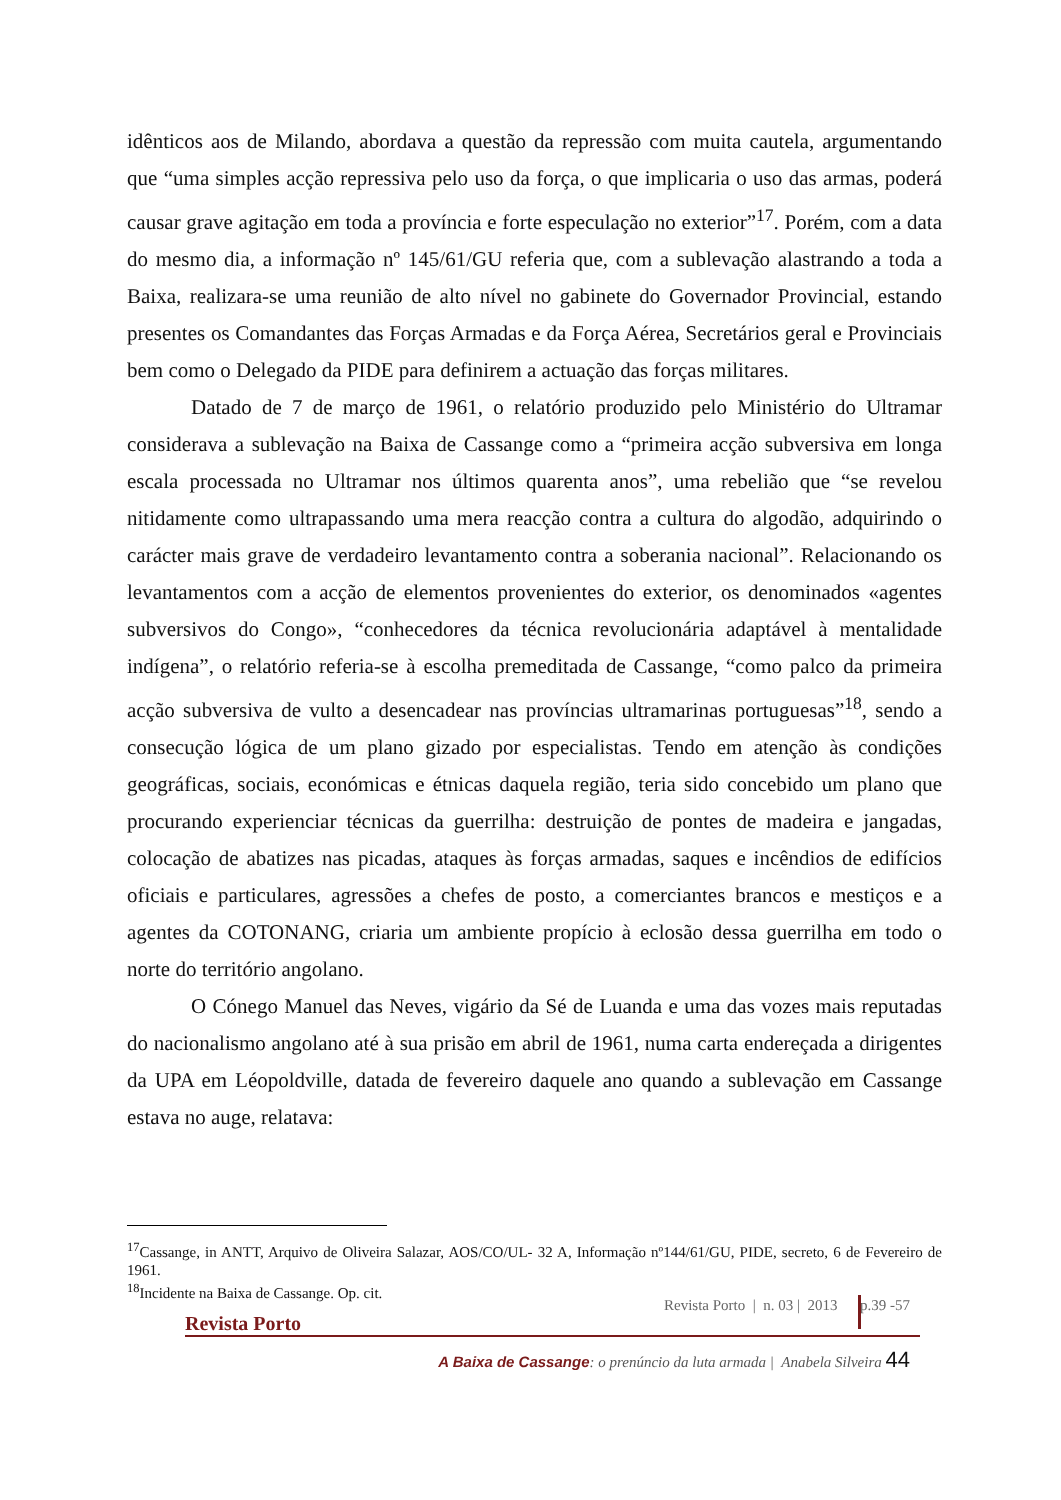idênticos aos de Milando, abordava a questão da repressão com muita cautela, argumentando que “uma simples acção repressiva pelo uso da força, o que implicaria o uso das armas, poderá causar grave agitação em toda a província e forte especulação no exterior”<sup>17</sup>. Porém, com a data do mesmo dia, a informação nº 145/61/GU referia que, com a sublevação alastrando a toda a Baixa, realizara-se uma reunião de alto nível no gabinete do Governador Provincial, estando presentes os Comandantes das Forças Armadas e da Força Aérea, Secretários geral e Provinciais bem como o Delegado da PIDE para definirem a actuação das forças militares.
Datado de 7 de março de 1961, o relatório produzido pelo Ministério do Ultramar considerava a sublevação na Baixa de Cassange como a “primeira acção subversiva em longa escala processada no Ultramar nos últimos quarenta anos”, uma rebelião que “se revelou nitidamente como ultrapassando uma mera reacção contra a cultura do algodão, adquirindo o carácter mais grave de verdadeiro levantamento contra a soberania nacional”. Relacionando os levantamentos com a acção de elementos provenientes do exterior, os denominados «agentes subversivos do Congo», “conhecedores da técnica revolucionária adaptável à mentalidade indígena”, o relatório referia-se à escolha premeditada de Cassange, “como palco da primeira acção subversiva de vulto a desencadear nas províncias ultramarinas portuguesas”<sup>18</sup>, sendo a consecução lógica de um plano gizado por especialistas. Tendo em atenção às condições geográficas, sociais, económicas e étnicas daquela região, teria sido concebido um plano que procurando experienciar técnicas da guerrilha: destruição de pontes de madeira e jangadas, colocação de abatizes nas picadas, ataques às forças armadas, saques e incêndios de edifícios oficiais e particulares, agressões a chefes de posto, a comerciantes brancos e mestiços e a agentes da COTONANG, criaria um ambiente propício à eclosão dessa guerrilha em todo o norte do território angolano.
O Cónego Manuel das Neves, vigário da Sé de Luanda e uma das vozes mais reputadas do nacionalismo angolano até à sua prisão em abril de 1961, numa carta endereçada a dirigentes da UPA em Léopoldville, datada de fevereiro daquele ano quando a sublevação em Cassange estava no auge, relatava:
<sup>17</sup> Cassange, in ANTT, Arquivo de Oliveira Salazar, AOS/CO/UL- 32 A, Informação nº144/61/GU, PIDE, secreto, 6 de Fevereiro de 1961.
<sup>18</sup> Incidente na Baixa de Cassange. Op. cit.
Revista Porto | n. 03 | 2013 p.39 -57
Revista Porto
A Baixa de Cassange: o prenúncio da luta armada | Anabela Silveira 44